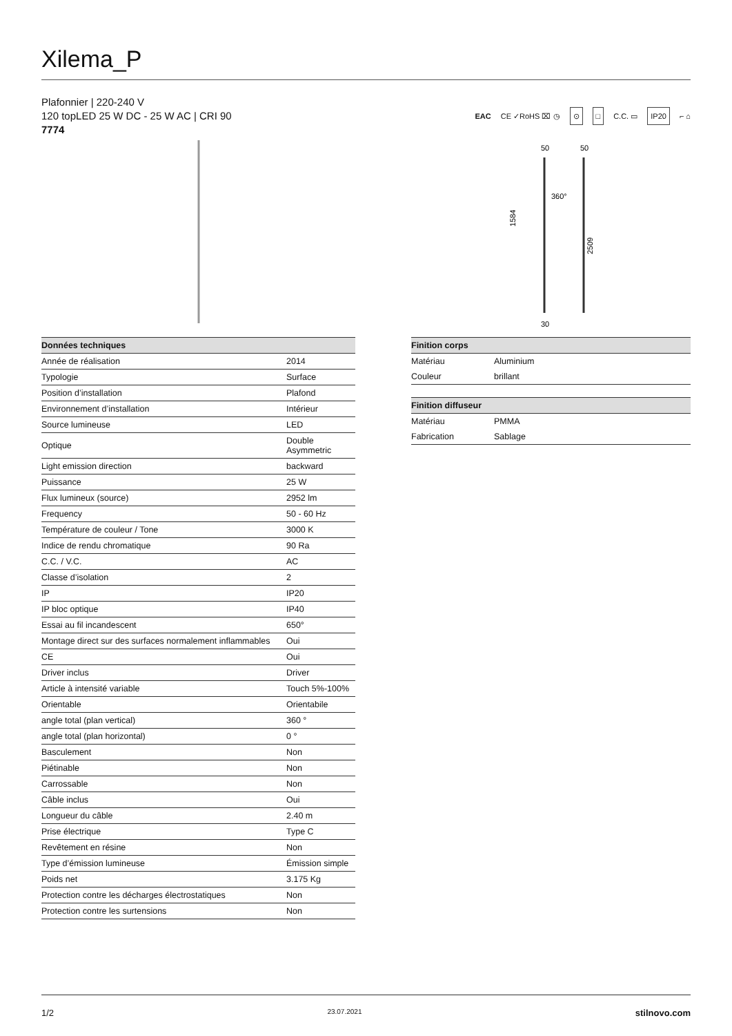Xilema_P
Plafonnier | 220-240 V
120 topLED 25 W DC - 25 W AC | CRI 90
7774
EAC CE ✓RoHS ⌧ ◷ ⊙ □ C.C. ▭ IP20 ⌐ ⌂
50
50
360°
1584
2509
30
| Données techniques | |
| --- | --- |
| Année de réalisation | 2014 |
| Typologie | Surface |
| Position d’installation | Plafond |
| Environnement d’installation | Intérieur |
| Source lumineuse | LED |
| Optique | Double Asymmetric |
| Light emission direction | backward |
| Puissance | 25 W |
| Flux lumineux (source) | 2952 lm |
| Frequency | 50 - 60 Hz |
| Température de couleur / Tone | 3000 K |
| Indice de rendu chromatique | 90 Ra |
| C.C. / V.C. | AC |
| Classe d’isolation | 2 |
| IP | IP20 |
| IP bloc optique | IP40 |
| Essai au fil incandescent | 650° |
| Montage direct sur des surfaces normalement inflammables | Oui |
| CE | Oui |
| Driver inclus | Driver |
| Article à intensité variable | Touch 5%-100% |
| Orientable | Orientabile |
| angle total (plan vertical) | 360 ° |
| angle total (plan horizontal) | 0 ° |
| Basculement | Non |
| Piétinable | Non |
| Carrossable | Non |
| Câble inclus | Oui |
| Longueur du câble | 2.40 m |
| Prise électrique | Type C |
| Revêtement en résine | Non |
| Type d’émission lumineuse | Émission simple |
| Poids net | 3.175 Kg |
| Protection contre les décharges électrostatiques | Non |
| Protection contre les surtensions | Non |
| Finition corps | |
| --- | --- |
| Matériau | Aluminium |
| Couleur | brillant |
| Finition diffuseur | |
| --- | --- |
| Matériau | PMMA |
| Fabrication | Sablage |
1/2 23.07.2021 stilnovo.com